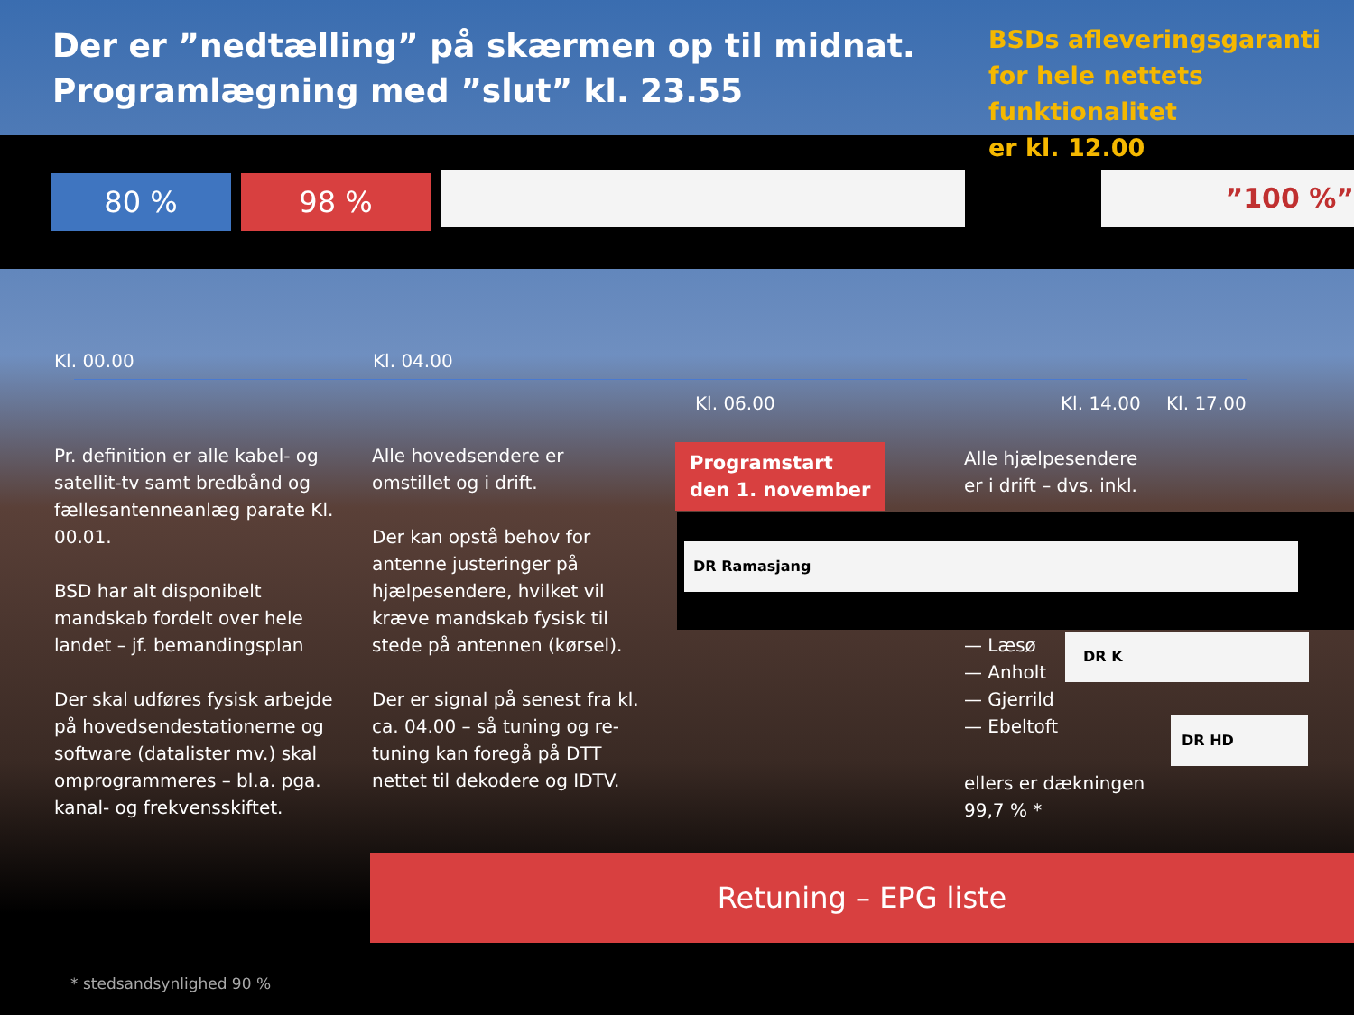Der er ”nedtælling” på skærmen op til midnat.
Programlægning med ”slut” kl. 23.55
BSDs afleveringsgaranti
for hele nettets
funktionalitet
er kl. 12.00
80 % 98 % ”100 %”
Kl. 00.00 Kl. 04.00
Kl. 06.00 Kl. 14.00 Kl. 17.00
Pr. definition er alle kabel- og satellit-tv samt bredbånd og fællesantenneanlæg parate Kl. 00.01.
BSD har alt disponibelt mandskab fordelt over hele landet – jf. bemandingsplan
Der skal udføres fysisk arbejde på hovedsendestationerne og software (datalister mv.) skal omprogrammeres – bl.a. pga. kanal- og frekvensskiftet.
Alle hovedsendere er omstillet og i drift.
Der kan opstå behov for antenne justeringer på hjælpesendere, hvilket vil kræve mandskab fysisk til stede på antennen (kørsel).
Der er signal på senest fra kl. ca. 04.00 – så tuning og re-tuning kan foregå på DTT nettet til dekodere og IDTV.
Programstart
den 1. november
Alle hjælpesendere
er i drift – dvs. inkl.
DR Ramasjang
— Læsø
— Anholt
— Gjerrild
— Ebeltoft
DR K
DR HD
ellers er dækningen
99,7 % *
Retuning – EPG liste
* stedsandsynlighed 90 %